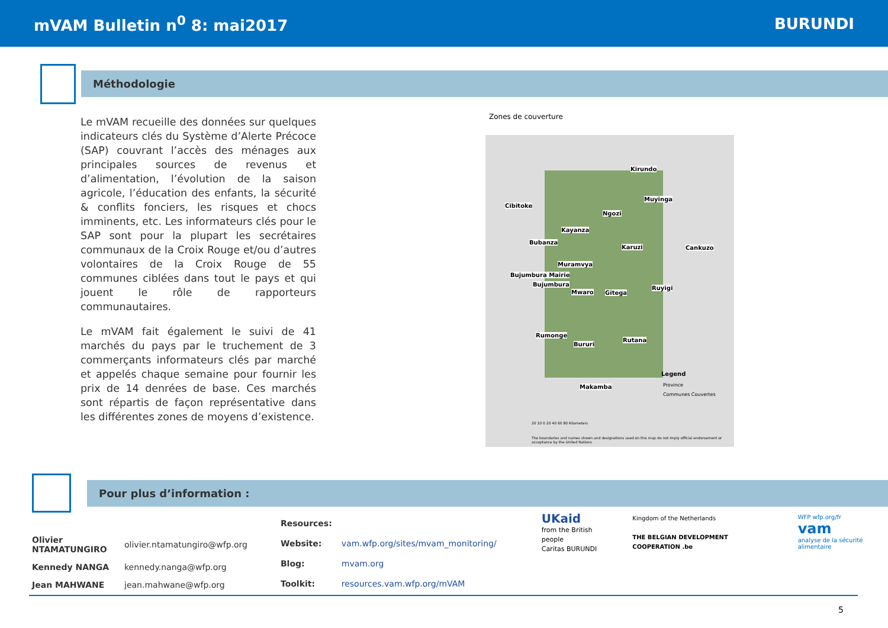mVAM Bulletin n<sup>0</sup> 8: mai2017 BURUNDI
Méthodologie
Le mVAM recueille des données sur quelques indicateurs clés du Système d’Alerte Précoce (SAP) couvrant l’accès des ménages aux principales sources de revenus et d’alimentation, l’évolution de la saison agricole, l’éducation des enfants, la sécurité & conflits fonciers, les risques et chocs imminents, etc. Les informateurs clés pour le SAP sont pour la plupart les secrétaires communaux de la Croix Rouge et/ou d’autres volontaires de la Croix Rouge de 55 communes ciblées dans tout le pays et qui jouent le rôle de rapporteurs communautaires.
Le mVAM fait également le suivi de 41 marchés du pays par le truchement de 3 commerçants informateurs clés par marché et appelés chaque semaine pour fournir les prix de 14 denrées de base. Ces marchés sont répartis de façon représentative dans les différentes zones de moyens d’existence.
Zones de couverture
Kirundo
Cibitoke
Muyinga
Ngozi
Kayanza
Bubanza
Karuzi Cankuzo
Muramvya
Bujumbura Mairie
Bujumbura
Mwaro Gitega
Ruyigi
Rumonge
Bururi
Rutana
Makamba
Legend
Province
Communes Couvertes
20 10 0 20 40 60 80 Kilometers
The boundaries and names shown and designations used on this map do not imply official endorsement or acceptance by the United Nations
Pour plus d’information :
| Olivier NTAMATUNGIRO | olivier.ntamatungiro@wfp.org |
| Kennedy NANGA | kennedy.nanga@wfp.org |
| Jean MAHWANE | jean.mahwane@wfp.org |
| Resources: | |
| Website: | vam.wfp.org/sites/mvam_monitoring/ |
| Blog: | mvam.org |
| Toolkit: | resources.vam.wfp.org/mVAM |
UKaid
from the British people
Caritas BURUNDI
Kingdom of the Netherlands
THE BELGIAN DEVELOPMENT COOPERATION .be
WFP wfp.org/fr
vam
analyse de la sécurité alimentaire
5